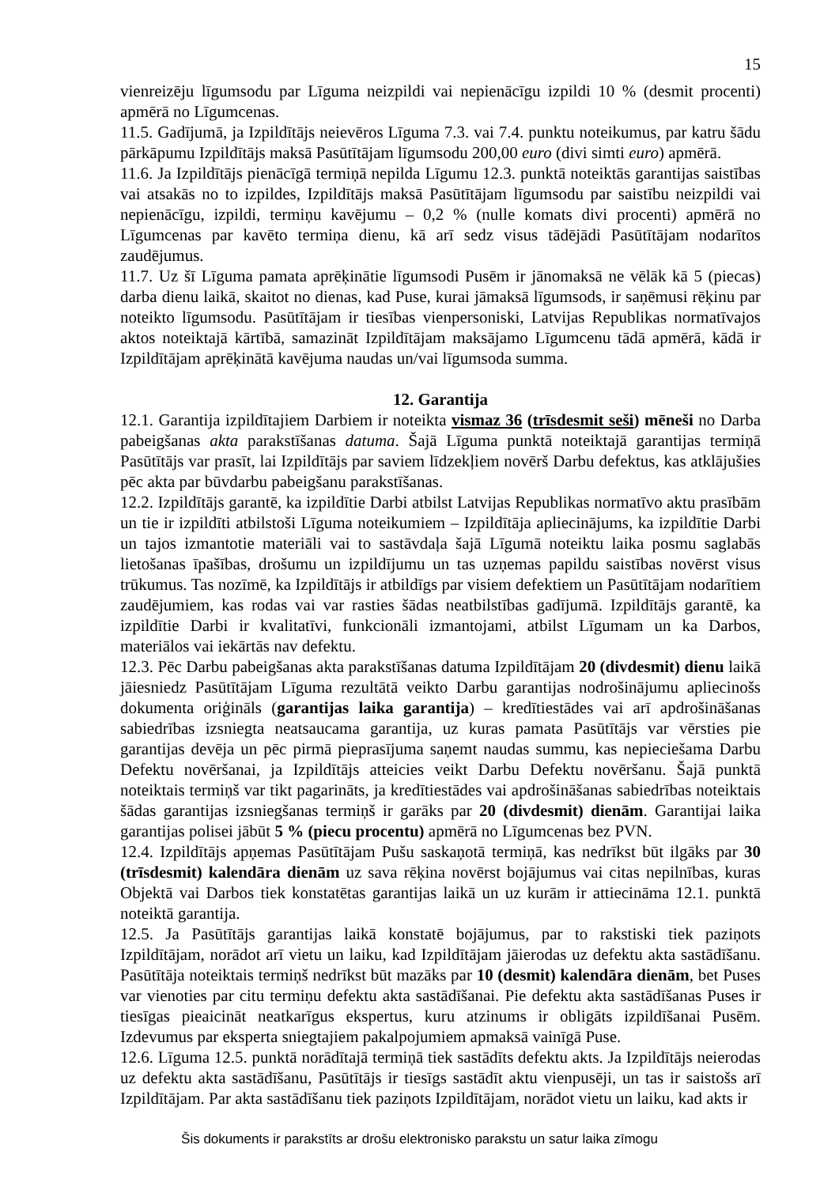15
vienreizēju līgumsodu par Līguma neizpildi vai nepienācīgu izpildi 10 % (desmit procenti) apmērā no Līgumcenas.
11.5. Gadījumā, ja Izpildītājs neievēros Līguma 7.3. vai 7.4. punktu noteikumus, par katru šādu pārkāpumu Izpildītājs maksā Pasūtītājam līgumsodu 200,00 euro (divi simti euro) apmērā.
11.6. Ja Izpildītājs pienācīgā termiņā nepilda Līgumu 12.3. punktā noteiktās garantijas saistības vai atsakās no to izpildes, Izpildītājs maksā Pasūtītājam līgumsodu par saistību neizpildi vai nepienācīgu, izpildi, termiņu kavējumu – 0,2 % (nulle komats divi procenti) apmērā no Līgumcenas par kavēto termiņa dienu, kā arī sedz visus tādējādi Pasūtītājam nodarītos zaudējumus.
11.7. Uz šī Līguma pamata aprēķinātie līgumsodi Pusēm ir jānomaksā ne vēlāk kā 5 (piecas) darba dienu laikā, skaitot no dienas, kad Puse, kurai jāmaksā līgumsods, ir saņēmusi rēķinu par noteikto līgumsodu. Pasūtītājam ir tiesības vienpersoniski, Latvijas Republikas normatīvajos aktos noteiktajā kārtībā, samazināt Izpildītājam maksājamo Līgumcenu tādā apmērā, kādā ir Izpildītājam aprēķinātā kavējuma naudas un/vai līgumsoda summa.
12. Garantija
12.1. Garantija izpildītajiem Darbiem ir noteikta vismaz 36 (trīsdesmit seši) mēneši no Darba pabeigšanas akta parakstīšanas datuma. Šajā Līguma punktā noteiktajā garantijas termiņā Pasūtītājs var prasīt, lai Izpildītājs par saviem līdzekļiem novērš Darbu defektus, kas atklājušies pēc akta par būvdarbu pabeigšanu parakstīšanas.
12.2. Izpildītājs garantē, ka izpildītie Darbi atbilst Latvijas Republikas normatīvo aktu prasībām un tie ir izpildīti atbilstoši Līguma noteikumiem – Izpildītāja apliecinājums, ka izpildītie Darbi un tajos izmantotie materiāli vai to sastāvdaļa šajā Līgumā noteiktu laika posmu saglabās lietošanas īpašības, drošumu un izpildījumu un tas uzņemas papildu saistības novērst visus trūkumus. Tas nozīmē, ka Izpildītājs ir atbildīgs par visiem defektiem un Pasūtītājam nodarītiem zaudējumiem, kas rodas vai var rasties šādas neatbilstības gadījumā. Izpildītājs garantē, ka izpildītie Darbi ir kvalitatīvi, funkcionāli izmantojami, atbilst Līgumam un ka Darbos, materiālos vai iekārtās nav defektu.
12.3. Pēc Darbu pabeigšanas akta parakstīšanas datuma Izpildītājam 20 (divdesmit) dienu laikā jāiesniedz Pasūtītājam Līguma rezultātā veikto Darbu garantijas nodrošinājumu apliecinošs dokumenta oriģināls (garantijas laika garantija) – kredītiestādes vai arī apdrošināšanas sabiedrības izsniegta neatsaucama garantija, uz kuras pamata Pasūtītājs var vērsties pie garantijas devēja un pēc pirmā pieprasījuma saņemt naudas summu, kas nepieciešama Darbu Defektu novēršanai, ja Izpildītājs atteicies veikt Darbu Defektu novēršanu. Šajā punktā noteiktais termiņš var tikt pagarināts, ja kredītiestādes vai apdrošināšanas sabiedrības noteiktais šādas garantijas izsniegšanas termiņš ir garāks par 20 (divdesmit) dienām. Garantijai laika garantijas polisei jābūt 5 % (piecu procentu) apmērā no Līgumcenas bez PVN.
12.4. Izpildītājs apņemas Pasūtītājam Pušu saskaņotā termiņā, kas nedrīkst būt ilgāks par 30 (trīsdesmit) kalendāra dienām uz sava rēķina novērst bojājumus vai citas nepilnības, kuras Objektā vai Darbos tiek konstatētas garantijas laikā un uz kurām ir attiecināma 12.1. punktā noteiktā garantija.
12.5. Ja Pasūtītājs garantijas laikā konstatē bojājumus, par to rakstiski tiek paziņots Izpildītājam, norādot arī vietu un laiku, kad Izpildītājam jāierodas uz defektu akta sastādīšanu. Pasūtītāja noteiktais termiņš nedrīkst būt mazāks par 10 (desmit) kalendāra dienām, bet Puses var vienoties par citu termiņu defektu akta sastādīšanai. Pie defektu akta sastādīšanas Puses ir tiesīgas pieaicināt neatkarīgus ekspertus, kuru atzinums ir obligāts izpildīšanai Pusēm. Izdevumus par eksperta sniegtajiem pakalpojumiem apmaksā vainīgā Puse.
12.6. Līguma 12.5. punktā norādītajā termiņā tiek sastādīts defektu akts. Ja Izpildītājs neierodas uz defektu akta sastādīšanu, Pasūtītājs ir tiesīgs sastādīt aktu vienpusēji, un tas ir saistošs arī Izpildītājam. Par akta sastādīšanu tiek paziņots Izpildītājam, norādot vietu un laiku, kad akts ir
Šis dokuments ir parakstīts ar drošu elektronisko parakstu un satur laika zīmogu